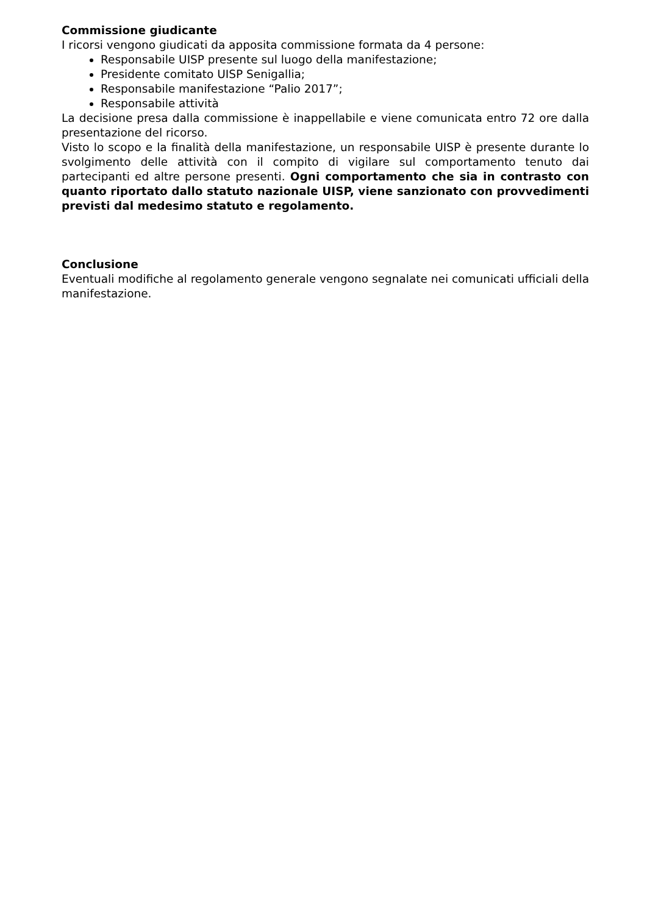Commissione giudicante
I ricorsi vengono giudicati da apposita commissione formata da 4 persone:
Responsabile UISP presente sul luogo della manifestazione;
Presidente comitato UISP Senigallia;
Responsabile manifestazione “Palio 2017”;
Responsabile attività
La decisione presa dalla commissione è inappellabile e viene comunicata entro 72 ore dalla presentazione del ricorso.
Visto lo scopo e la finalità della manifestazione, un responsabile UISP è presente durante lo svolgimento delle attività con il compito di vigilare sul comportamento tenuto dai partecipanti ed altre persone presenti. Ogni comportamento che sia in contrasto con quanto riportato dallo statuto nazionale UISP, viene sanzionato con provvedimenti previsti dal medesimo statuto e regolamento.
Conclusione
Eventuali modifiche al regolamento generale vengono segnalate nei comunicati ufficiali della manifestazione.